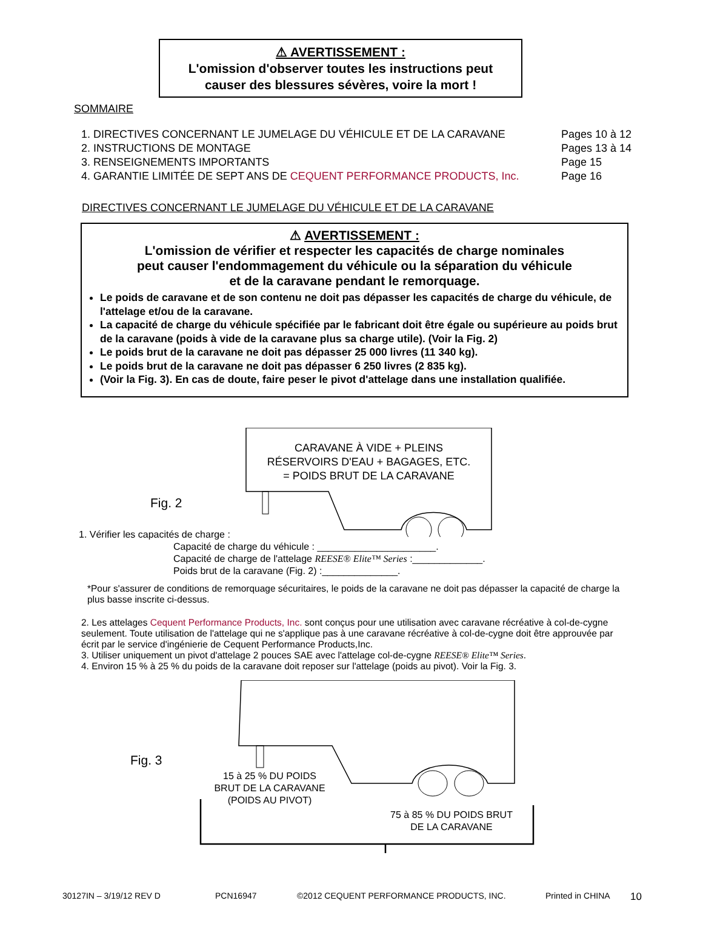⚠ AVERTISSEMENT :
L'omission d'observer toutes les instructions peut
causer des blessures sévères, voire la mort !
SOMMAIRE
1. DIRECTIVES CONCERNANT LE JUMELAGE DU VÉHICULE ET DE LA CARAVANE Pages 10 à 12
2. INSTRUCTIONS DE MONTAGE Pages 13 à 14
3. RENSEIGNEMENTS IMPORTANTS Page 15
4. GARANTIE LIMITÉE DE SEPT ANS DE CEQUENT PERFORMANCE PRODUCTS, Inc. Page 16
DIRECTIVES CONCERNANT LE JUMELAGE DU VÉHICULE ET DE LA CARAVANE
⚠ AVERTISSEMENT :
L'omission de vérifier et respecter les capacités de charge nominales
peut causer l'endommagement du véhicule ou la séparation du véhicule
et de la caravane pendant le remorquage.
Le poids de caravane et de son contenu ne doit pas dépasser les capacités de charge du véhicule, de l'attelage et/ou de la caravane.
La capacité de charge du véhicule spécifiée par le fabricant doit être égale ou supérieure au poids brut de la caravane (poids à vide de la caravane plus sa charge utile). (Voir la Fig. 2)
Le poids brut de la caravane ne doit pas dépasser 25 000 livres (11 340 kg).
Le poids brut de la caravane ne doit pas dépasser 6 250 livres (2 835 kg).
(Voir la Fig. 3). En cas de doute, faire peser le pivot d'attelage dans une installation qualifiée.
CARAVANE À VIDE + PLEINS
RÉSERVOIRS D'EAU + BAGAGES, ETC.
= POIDS BRUT DE LA CARAVANE
Fig. 2
1. Vérifier les capacités de charge :
Capacité de charge du véhicule : ______________________.
Capacité de charge de l'attelage REESE® Elite™ Series :_____________.
Poids brut de la caravane (Fig. 2) :______________.
*Pour s'assurer de conditions de remorquage sécuritaires, le poids de la caravane ne doit pas dépasser la capacité de charge la plus basse inscrite ci-dessus.
2. Les attelages Cequent Performance Products, Inc. sont conçus pour une utilisation avec caravane récréative à col-de-cygne seulement. Toute utilisation de l'attelage qui ne s'applique pas à une caravane récréative à col-de-cygne doit être approuvée par écrit par le service d'ingénierie de Cequent Performance Products,Inc.
3. Utiliser uniquement un pivot d'attelage 2 pouces SAE avec l'attelage col-de-cygne REESE® Elite™ Series.
4. Environ 15 % à 25 % du poids de la caravane doit reposer sur l'attelage (poids au pivot). Voir la Fig. 3.
Fig. 3
15 à 25 % DU POIDS
BRUT DE LA CARAVANE
(POIDS AU PIVOT)
75 à 85 % DU POIDS BRUT
DE LA CARAVANE
30127IN – 3/19/12 REV D PCN16947 ©2012 CEQUENT PERFORMANCE PRODUCTS, INC. Printed in CHINA 10